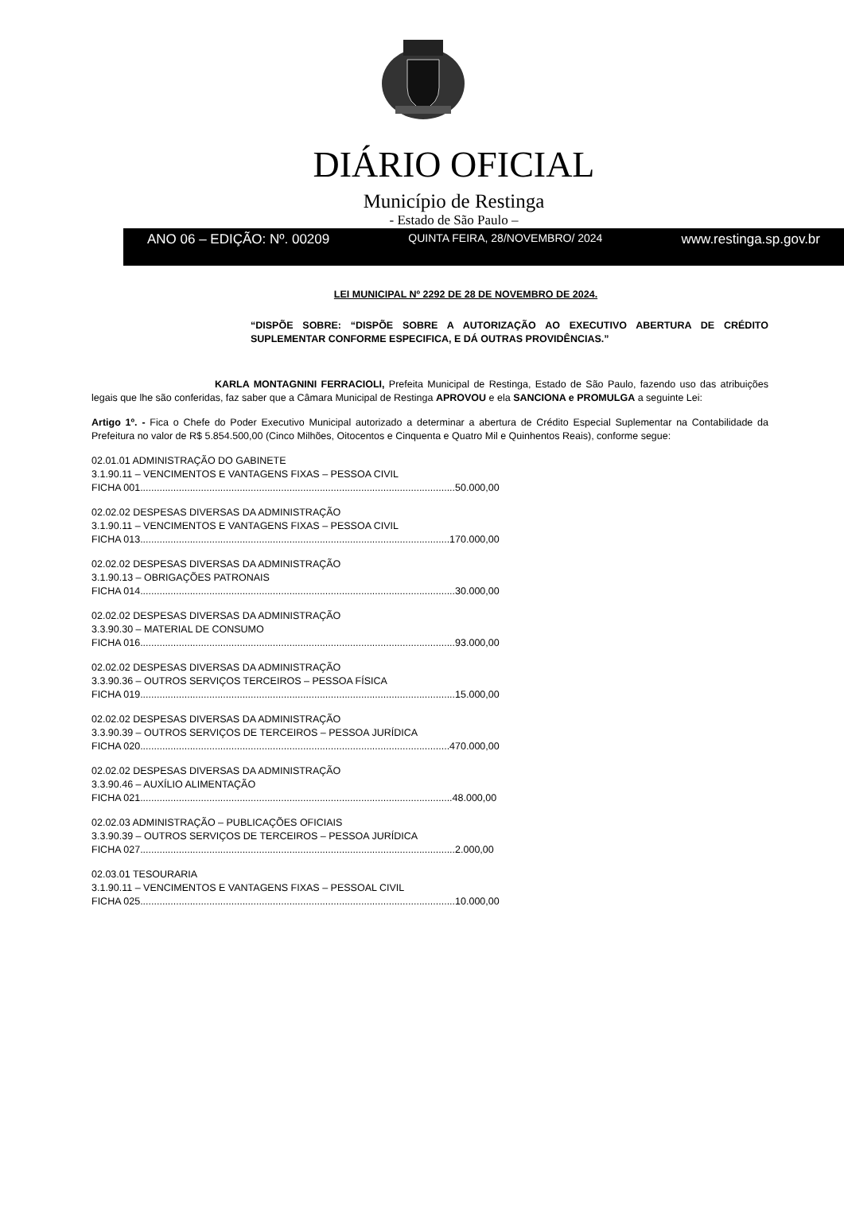DIÁRIO OFICIAL
Município de Restinga
- Estado de São Paulo –
ANO 06 – EDIÇÃO: Nº. 00209 QUINTA FEIRA, 28/NOVEMBRO/ 2024 www.restinga.sp.gov.br
LEI MUNICIPAL Nº 2292 DE 28 DE NOVEMBRO DE 2024.
“DISPÕE SOBRE: “DISPÕE SOBRE A AUTORIZAÇÃO AO EXECUTIVO ABERTURA DE CRÉDITO SUPLEMENTAR CONFORME ESPECIFICA, E DÁ OUTRAS PROVIDÊNCIAS.”
KARLA MONTAGNINI FERRACIOLI, Prefeita Municipal de Restinga, Estado de São Paulo, fazendo uso das atribuições legais que lhe são conferidas, faz saber que a Câmara Municipal de Restinga APROVOU e ela SANCIONA e PROMULGA a seguinte Lei:
Artigo 1º. - Fica o Chefe do Poder Executivo Municipal autorizado a determinar a abertura de Crédito Especial Suplementar na Contabilidade da Prefeitura no valor de R$ 5.854.500,00 (Cinco Milhões, Oitocentos e Cinquenta e Quatro Mil e Quinhentos Reais), conforme segue:
02.01.01 ADMINISTRAÇÃO DO GABINETE
3.1.90.11 – VENCIMENTOS E VANTAGENS FIXAS – PESSOA CIVIL
FICHA 001..................................................................................................................50.000,00
02.02.02 DESPESAS DIVERSAS DA ADMINISTRAÇÃO
3.1.90.11 – VENCIMENTOS E VANTAGENS FIXAS – PESSOA CIVIL
FICHA 013................................................................................................................170.000,00
02.02.02 DESPESAS DIVERSAS DA ADMINISTRAÇÃO
3.1.90.13 – OBRIGAÇÕES PATRONAIS
FICHA 014..................................................................................................................30.000,00
02.02.02 DESPESAS DIVERSAS DA ADMINISTRAÇÃO
3.3.90.30 – MATERIAL DE CONSUMO
FICHA 016..................................................................................................................93.000,00
02.02.02 DESPESAS DIVERSAS DA ADMINISTRAÇÃO
3.3.90.36 – OUTROS SERVIÇOS TERCEIROS – PESSOA FÍSICA
FICHA 019..................................................................................................................15.000,00
02.02.02 DESPESAS DIVERSAS DA ADMINISTRAÇÃO
3.3.90.39 – OUTROS SERVIÇOS DE TERCEIROS – PESSOA JURÍDICA
FICHA 020................................................................................................................470.000,00
02.02.02 DESPESAS DIVERSAS DA ADMINISTRAÇÃO
3.3.90.46 – AUXÍLIO ALIMENTAÇÃO
FICHA 021.................................................................................................................48.000,00
02.02.03 ADMINISTRAÇÃO – PUBLICAÇÕES OFICIAIS
3.3.90.39 – OUTROS SERVIÇOS DE TERCEIROS – PESSOA JURÍDICA
FICHA 027..................................................................................................................2.000,00
02.03.01 TESOURARIA
3.1.90.11 – VENCIMENTOS E VANTAGENS FIXAS – PESSOAL CIVIL
FICHA 025..................................................................................................................10.000,00